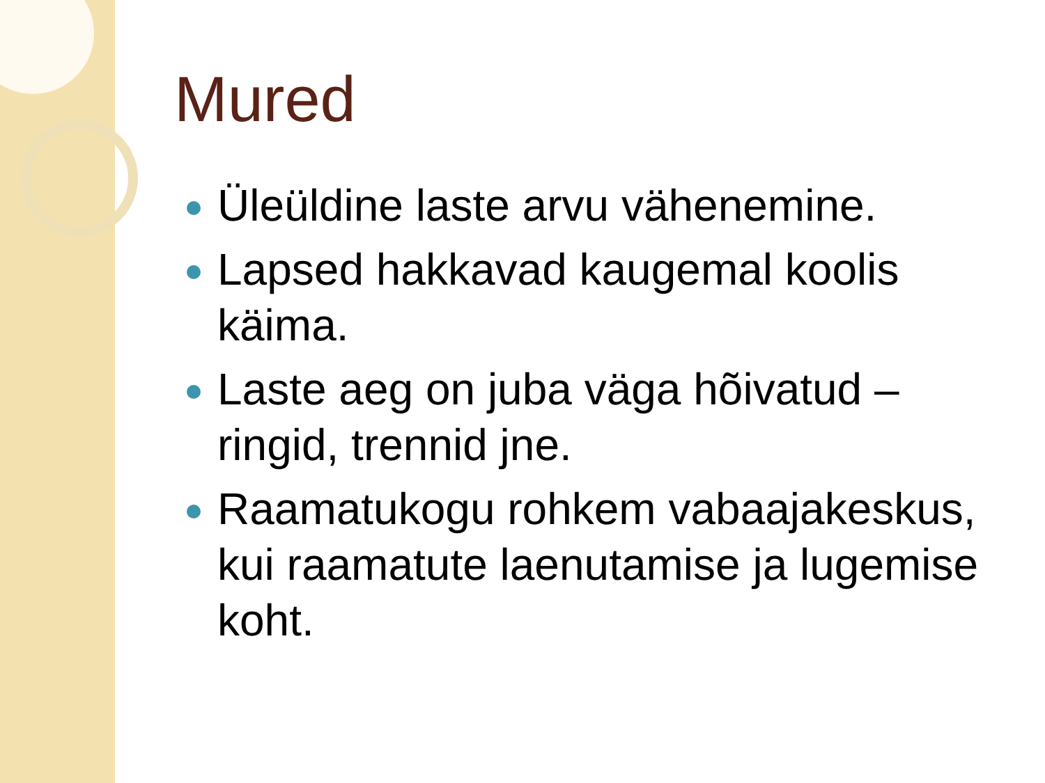Mured
Üleüldine laste arvu vähenemine.
Lapsed hakkavad kaugemal koolis käima.
Laste aeg on juba väga hõivatud – ringid, trennid jne.
Raamatukogu rohkem vabaajakeskus, kui raamatute laenutamise ja lugemise koht.